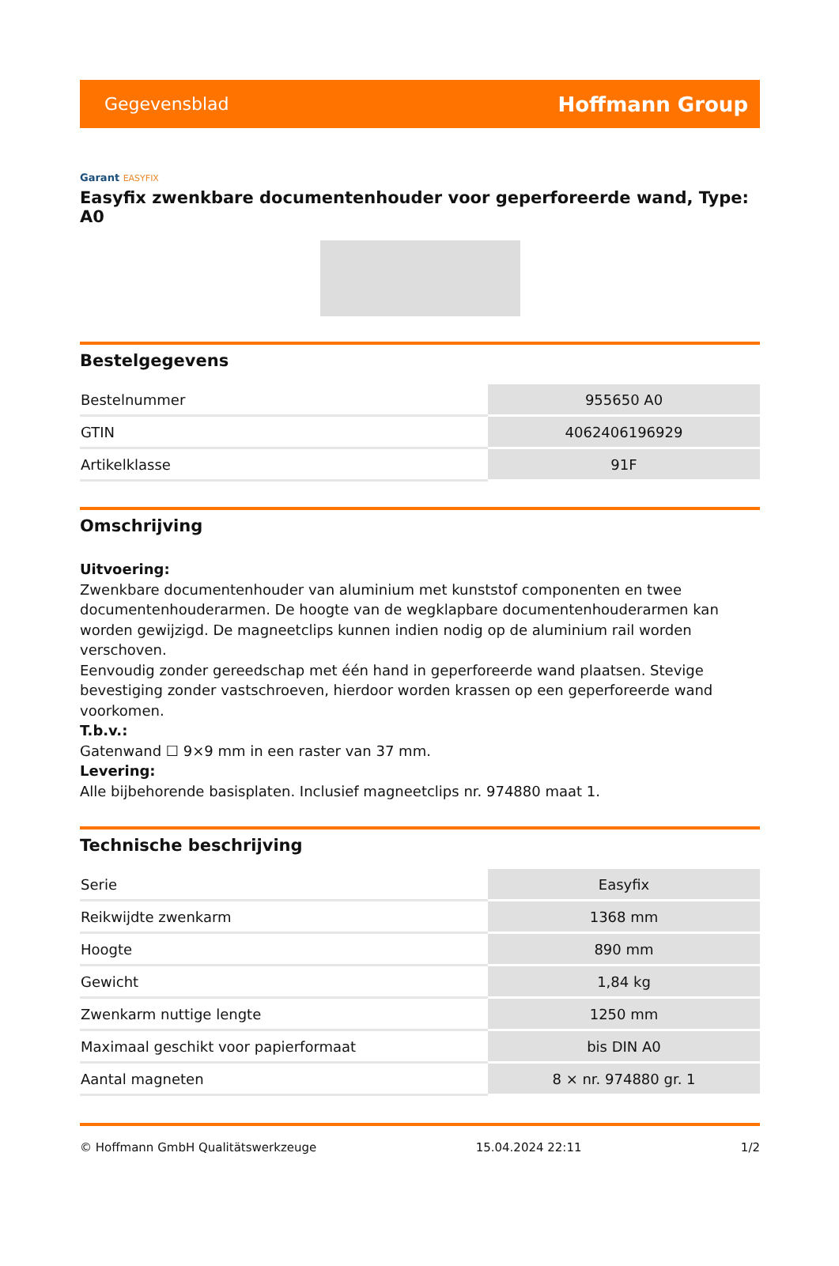Gegevensblad Hoffmann Group
Garant EASYFIX
Easyfix zwenkbare documentenhouder voor geperforeerde wand, Type: A0
Bestelgegevens
| Bestelnummer | 955650 A0 |
| GTIN | 4062406196929 |
| Artikelklasse | 91F |
Omschrijving
Uitvoering:
Zwenkbare documentenhouder van aluminium met kunststof componenten en twee documentenhouderarmen. De hoogte van de wegklapbare documentenhouderarmen kan worden gewijzigd. De magneetclips kunnen indien nodig op de aluminium rail worden verschoven.
Eenvoudig zonder gereedschap met één hand in geperforeerde wand plaatsen. Stevige bevestiging zonder vastschroeven, hierdoor worden krassen op een geperforeerde wand voorkomen.
T.b.v.:
Gatenwand ☐ 9×9 mm in een raster van 37 mm.
Levering:
Alle bijbehorende basisplaten. Inclusief magneetclips nr. 974880 maat 1.
Technische beschrijving
| Serie | Easyfix |
| Reikwijdte zwenkarm | 1368 mm |
| Hoogte | 890 mm |
| Gewicht | 1,84 kg |
| Zwenkarm nuttige lengte | 1250 mm |
| Maximaal geschikt voor papierformaat | bis DIN A0 |
| Aantal magneten | 8 × nr. 974880 gr. 1 |
© Hoffmann GmbH Qualitätswerkzeuge 15.04.2024 22:11 1/2